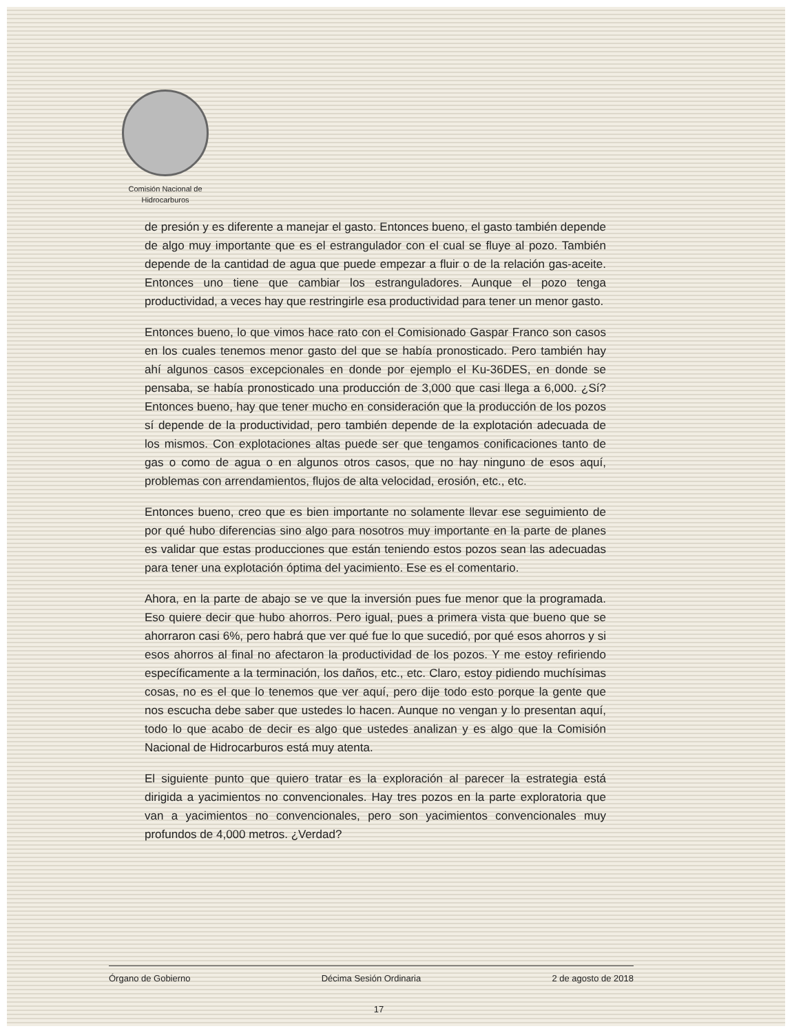Comisión Nacional de
Hidrocarburos
de presión y es diferente a manejar el gasto. Entonces bueno, el gasto también depende de algo muy importante que es el estrangulador con el cual se fluye al pozo. También depende de la cantidad de agua que puede empezar a fluir o de la relación gas-aceite. Entonces uno tiene que cambiar los estranguladores. Aunque el pozo tenga productividad, a veces hay que restringirle esa productividad para tener un menor gasto.
Entonces bueno, lo que vimos hace rato con el Comisionado Gaspar Franco son casos en los cuales tenemos menor gasto del que se había pronosticado. Pero también hay ahí algunos casos excepcionales en donde por ejemplo el Ku-36DES, en donde se pensaba, se había pronosticado una producción de 3,000 que casi llega a 6,000. ¿Sí? Entonces bueno, hay que tener mucho en consideración que la producción de los pozos sí depende de la productividad, pero también depende de la explotación adecuada de los mismos. Con explotaciones altas puede ser que tengamos conificaciones tanto de gas o como de agua o en algunos otros casos, que no hay ninguno de esos aquí, problemas con arrendamientos, flujos de alta velocidad, erosión, etc., etc.
Entonces bueno, creo que es bien importante no solamente llevar ese seguimiento de por qué hubo diferencias sino algo para nosotros muy importante en la parte de planes es validar que estas producciones que están teniendo estos pozos sean las adecuadas para tener una explotación óptima del yacimiento. Ese es el comentario.
Ahora, en la parte de abajo se ve que la inversión pues fue menor que la programada. Eso quiere decir que hubo ahorros. Pero igual, pues a primera vista que bueno que se ahorraron casi 6%, pero habrá que ver qué fue lo que sucedió, por qué esos ahorros y si esos ahorros al final no afectaron la productividad de los pozos. Y me estoy refiriendo específicamente a la terminación, los daños, etc., etc. Claro, estoy pidiendo muchísimas cosas, no es el que lo tenemos que ver aquí, pero dije todo esto porque la gente que nos escucha debe saber que ustedes lo hacen. Aunque no vengan y lo presentan aquí, todo lo que acabo de decir es algo que ustedes analizan y es algo que la Comisión Nacional de Hidrocarburos está muy atenta.
El siguiente punto que quiero tratar es la exploración al parecer la estrategia está dirigida a yacimientos no convencionales. Hay tres pozos en la parte exploratoria que van a yacimientos no convencionales, pero son yacimientos convencionales muy profundos de 4,000 metros. ¿Verdad?
Órgano de Gobierno Décima Sesión Ordinaria 2 de agosto de 2018
17